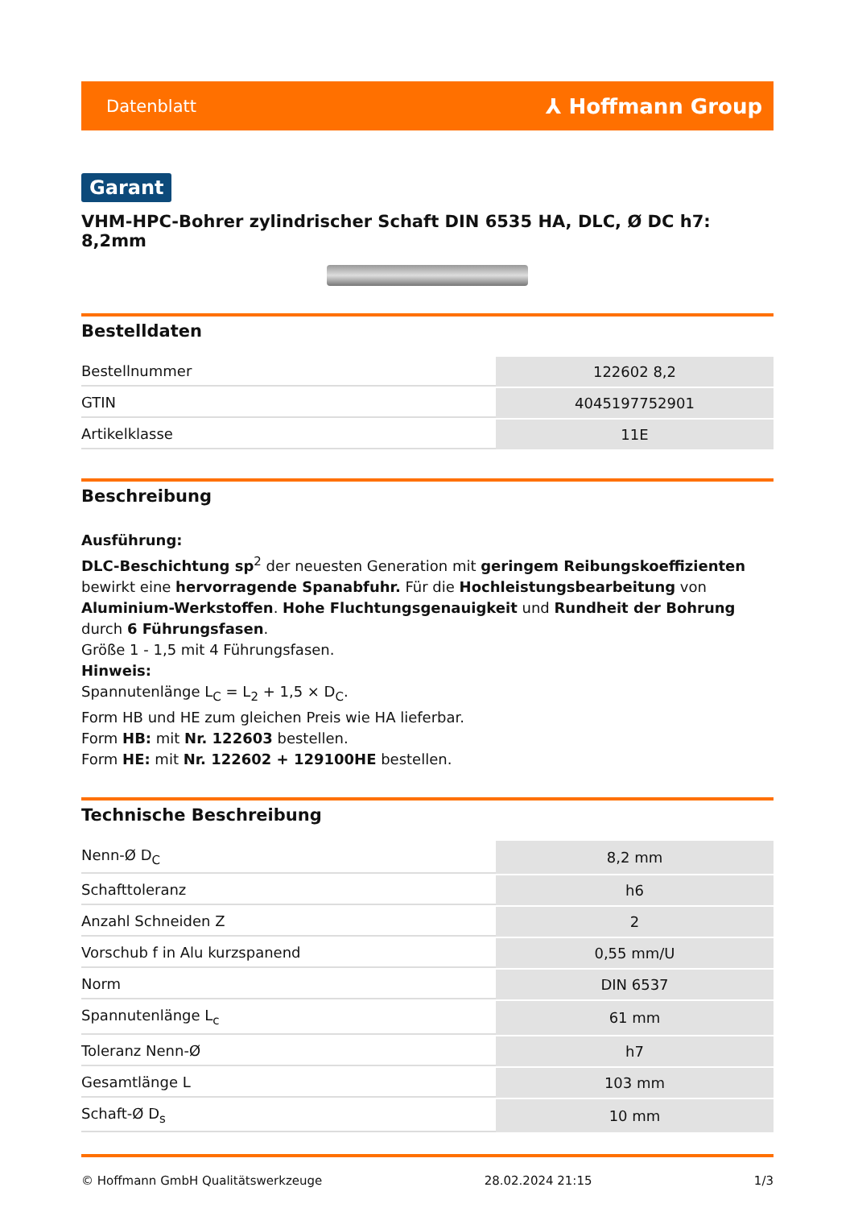Datenblatt ⅄ Hoffmann Group
Garant
VHM-HPC-Bohrer zylindrischer Schaft DIN 6535 HA, DLC, Ø DC h7: 8,2mm
Bestelldaten
| Bestellnummer | 122602 8,2 |
| GTIN | 4045197752901 |
| Artikelklasse | 11E |
Beschreibung
Ausführung:
DLC-Beschichtung sp<sup>2</sup> der neuesten Generation mit geringem Reibungskoeffizienten bewirkt eine hervorragende Spanabfuhr. Für die Hochleistungsbearbeitung von Aluminium-Werkstoffen. Hohe Fluchtungsgenauigkeit und Rundheit der Bohrung durch 6 Führungsfasen.
Größe 1 - 1,5 mit 4 Führungsfasen.
Hinweis:
Spannutenlänge L<sub>C</sub> = L<sub>2</sub> + 1,5 × D<sub>C</sub>.
Form HB und HE zum gleichen Preis wie HA lieferbar.
Form HB: mit Nr. 122603 bestellen.
Form HE: mit Nr. 122602 + 129100HE bestellen.
Technische Beschreibung
| Nenn-Ø D<sub>C</sub> | 8,2 mm |
| Schafttoleranz | h6 |
| Anzahl Schneiden Z | 2 |
| Vorschub f in Alu kurzspanend | 0,55 mm/U |
| Norm | DIN 6537 |
| Spannutenlänge L<sub>c</sub> | 61 mm |
| Toleranz Nenn-Ø | h7 |
| Gesamtlänge L | 103 mm |
| Schaft-Ø D<sub>s</sub> | 10 mm |
© Hoffmann GmbH Qualitätswerkzeuge 28.02.2024 21:15 1/3